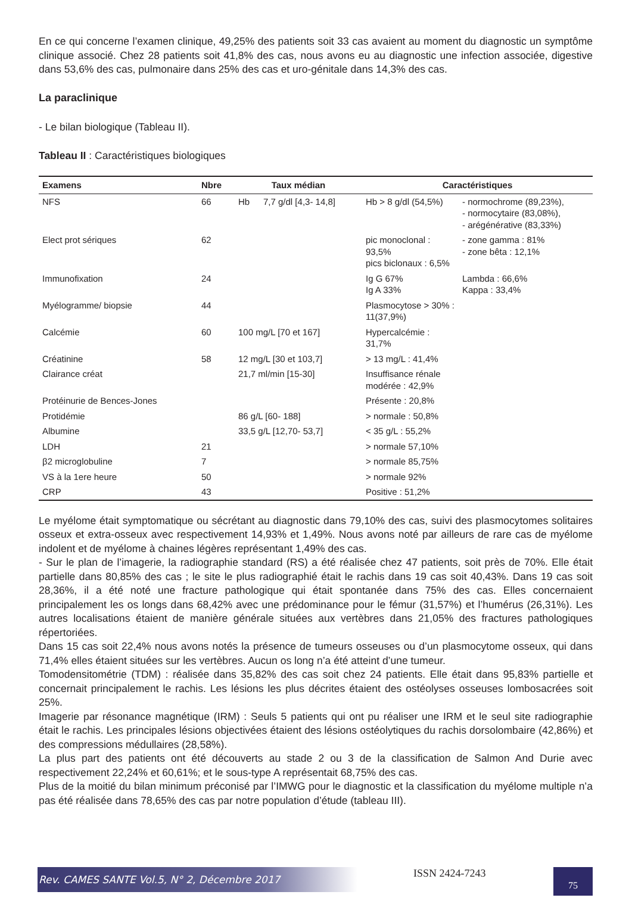En ce qui concerne l’examen clinique, 49,25% des patients soit 33 cas avaient au moment du diagnostic un symptôme clinique associé. Chez 28 patients soit 41,8% des cas, nous avons eu au diagnostic une infection associée, digestive dans 53,6% des cas, pulmonaire dans 25% des cas et uro-génitale dans 14,3% des cas.
La paraclinique
- Le bilan biologique (Tableau II).
Tableau II : Caractéristiques biologiques
| Examens | Nbre | Taux médian | | Caractéristiques | |
| --- | --- | --- | --- | --- | --- |
| NFS | 66 | Hb | 7,7 g/dl [4,3- 14,8] | Hb > 8 g/dl (54,5%) | - normochrome (89,23%), - normocytaire (83,08%), - arégénérative (83,33%) |
| Elect prot sériques | 62 | | | pic monoclonal : 93,5% pics biclonaux : 6,5% | - zone gamma : 81% - zone bêta : 12,1% |
| Immunofixation | 24 | | | Ig G 67% Ig A 33% | Lambda : 66,6% Kappa : 33,4% |
| Myélogramme/ biopsie | 44 | | | Plasmocytose > 30% : 11(37,9%) | |
| Calcémie | 60 | 100 mg/L [70 et 167] | | Hypercalcémie : 31,7% | |
| Créatinine | 58 | 12 mg/L [30 et 103,7] | | > 13 mg/L : 41,4% | |
| Clairance créat | | 21,7 ml/min [15-30] | | Insuffisance rénale modérée : 42,9% | |
| Protéinurie de Bences-Jones | | | | Présente : 20,8% | |
| Protidémie | | 86 g/L [60- 188] | | > normale : 50,8% | |
| Albumine | | 33,5 g/L [12,70- 53,7] | | < 35 g/L : 55,2% | |
| LDH | 21 | | | > normale 57,10% | |
| β2 microglobuline | 7 | | | > normale 85,75% | |
| VS à la 1ere heure | 50 | | | > normale 92% | |
| CRP | 43 | | | Positive : 51,2% | |
Le myélome était symptomatique ou sécrétant au diagnostic dans 79,10% des cas, suivi des plasmocytomes solitaires osseux et extra-osseux avec respectivement 14,93% et 1,49%. Nous avons noté par ailleurs de rare cas de myélome indolent et de myélome à chaines légères représentant 1,49% des cas.
- Sur le plan de l’imagerie, la radiographie standard (RS) a été réalisée chez 47 patients, soit près de 70%. Elle était partielle dans 80,85% des cas ; le site le plus radiographié était le rachis dans 19 cas soit 40,43%. Dans 19 cas soit 28,36%, il a été noté une fracture pathologique qui était spontanée dans 75% des cas. Elles concernaient principalement les os longs dans 68,42% avec une prédominance pour le fémur (31,57%) et l’humérus (26,31%). Les autres localisations étaient de manière générale situées aux vertèbres dans 21,05% des fractures pathologiques répertoriées.
Dans 15 cas soit 22,4% nous avons notés la présence de tumeurs osseuses ou d’un plasmocytome osseux, qui dans 71,4% elles étaient situées sur les vertèbres. Aucun os long n’a été atteint d’une tumeur.
Tomodensitométrie (TDM) : réalisée dans 35,82% des cas soit chez 24 patients. Elle était dans 95,83% partielle et concernait principalement le rachis. Les lésions les plus décrites étaient des ostéolyses osseuses lombosacrées soit 25%.
Imagerie par résonance magnétique (IRM) : Seuls 5 patients qui ont pu réaliser une IRM et le seul site radiographie était le rachis. Les principales lésions objectivées étaient des lésions ostéolytiques du rachis dorsolombaire (42,86%) et des compressions médullaires (28,58%).
La plus part des patients ont été découverts au stade 2 ou 3 de la classification de Salmon And Durie avec respectivement 22,24% et 60,61%; et le sous-type A représentait 68,75% des cas.
Plus de la moitié du bilan minimum préconisé par l’IMWG pour le diagnostic et la classification du myélome multiple n’a pas été réalisée dans 78,65% des cas par notre population d’étude (tableau III).
Rev. CAMES SANTE Vol.5, N° 2, Décembre 2017
ISSN 2424-7243
75